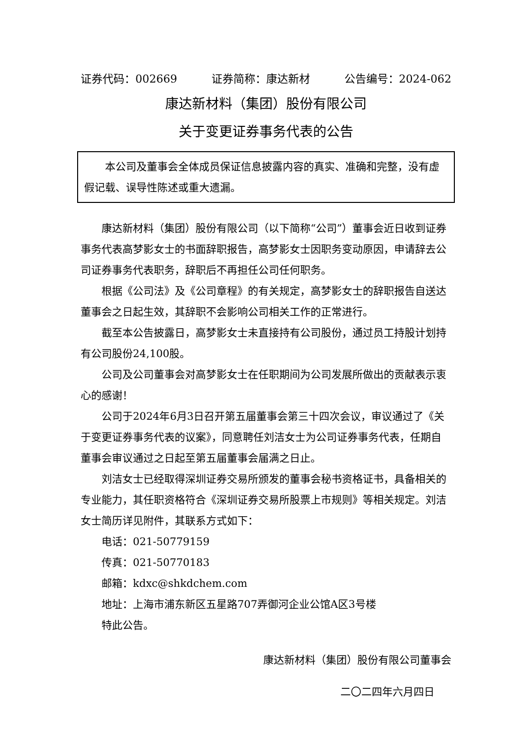证券代码：002669 证券简称：康达新材 公告编号：2024-062
康达新材料（集团）股份有限公司
关于变更证券事务代表的公告
本公司及董事会全体成员保证信息披露内容的真实、准确和完整，没有虚假记载、误导性陈述或重大遗漏。
康达新材料（集团）股份有限公司（以下简称“公司”）董事会近日收到证券事务代表高梦影女士的书面辞职报告，高梦影女士因职务变动原因，申请辞去公司证券事务代表职务，辞职后不再担任公司任何职务。
根据《公司法》及《公司章程》的有关规定，高梦影女士的辞职报告自送达董事会之日起生效，其辞职不会影响公司相关工作的正常进行。
截至本公告披露日，高梦影女士未直接持有公司股份，通过员工持股计划持有公司股份24,100股。
公司及公司董事会对高梦影女士在任职期间为公司发展所做出的贡献表示衷心的感谢！
公司于2024年6月3日召开第五届董事会第三十四次会议，审议通过了《关于变更证券事务代表的议案》，同意聘任刘洁女士为公司证券事务代表，任期自董事会审议通过之日起至第五届董事会届满之日止。
刘洁女士已经取得深圳证券交易所颁发的董事会秘书资格证书，具备相关的专业能力，其任职资格符合《深圳证券交易所股票上市规则》等相关规定。刘洁女士简历详见附件，其联系方式如下：
电话：021-50779159
传真：021-50770183
邮箱：kdxc@shkdchem.com
地址：上海市浦东新区五星路707弄御河企业公馆A区3号楼
特此公告。
康达新材料（集团）股份有限公司董事会
二〇二四年六月四日